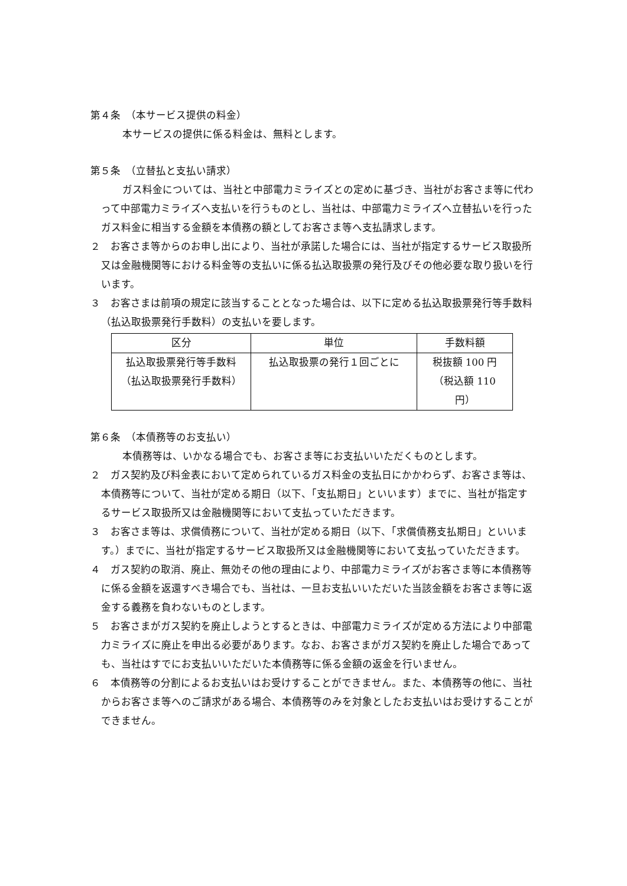第４条　（本サービス提供の料金）
本サービスの提供に係る料金は、無料とします。
第５条　（立替払と支払い請求）
ガス料金については、当社と中部電力ミライズとの定めに基づき、当社がお客さま等に代わって中部電力ミライズへ支払いを行うものとし、当社は、中部電力ミライズへ立替払いを行ったガス料金に相当する金額を本債務の額としてお客さま等へ支払請求します。
２　お客さま等からのお申し出により、当社が承諾した場合には、当社が指定するサービス取扱所又は金融機関等における料金等の支払いに係る払込取扱票の発行及びその他必要な取り扱いを行います。
３　お客さまは前項の規定に該当することとなった場合は、以下に定める払込取扱票発行等手数料（払込取扱票発行手数料）の支払いを要します。
| 区分 | 単位 | 手数料額 |
| --- | --- | --- |
| 払込取扱票発行等手数料（払込取扱票発行手数料） | 払込取扱票の発行１回ごとに | 税抜額 100 円（税込額 110 円） |
第６条　（本債務等のお支払い）
本債務等は、いかなる場合でも、お客さま等にお支払いいただくものとします。
２　ガス契約及び料金表において定められているガス料金の支払日にかかわらず、お客さま等は、本債務等について、当社が定める期日（以下、「支払期日」といいます）までに、当社が指定するサービス取扱所又は金融機関等において支払っていただきます。
３　お客さま等は、求償債務について、当社が定める期日（以下、「求償債務支払期日」といいます。）までに、当社が指定するサービス取扱所又は金融機関等において支払っていただきます。
４　ガス契約の取消、廃止、無効その他の理由により、中部電力ミライズがお客さま等に本債務等に係る金額を返還すべき場合でも、当社は、一旦お支払いいただいた当該金額をお客さま等に返金する義務を負わないものとします。
５　お客さまがガス契約を廃止しようとするときは、中部電力ミライズが定める方法により中部電力ミライズに廃止を申出る必要があります。なお、お客さまがガス契約を廃止した場合であっても、当社はすでにお支払いいただいた本債務等に係る金額の返金を行いません。
６　本債務等の分割によるお支払いはお受けすることができません。また、本債務等の他に、当社からお客さま等へのご請求がある場合、本債務等のみを対象としたお支払いはお受けすることができません。